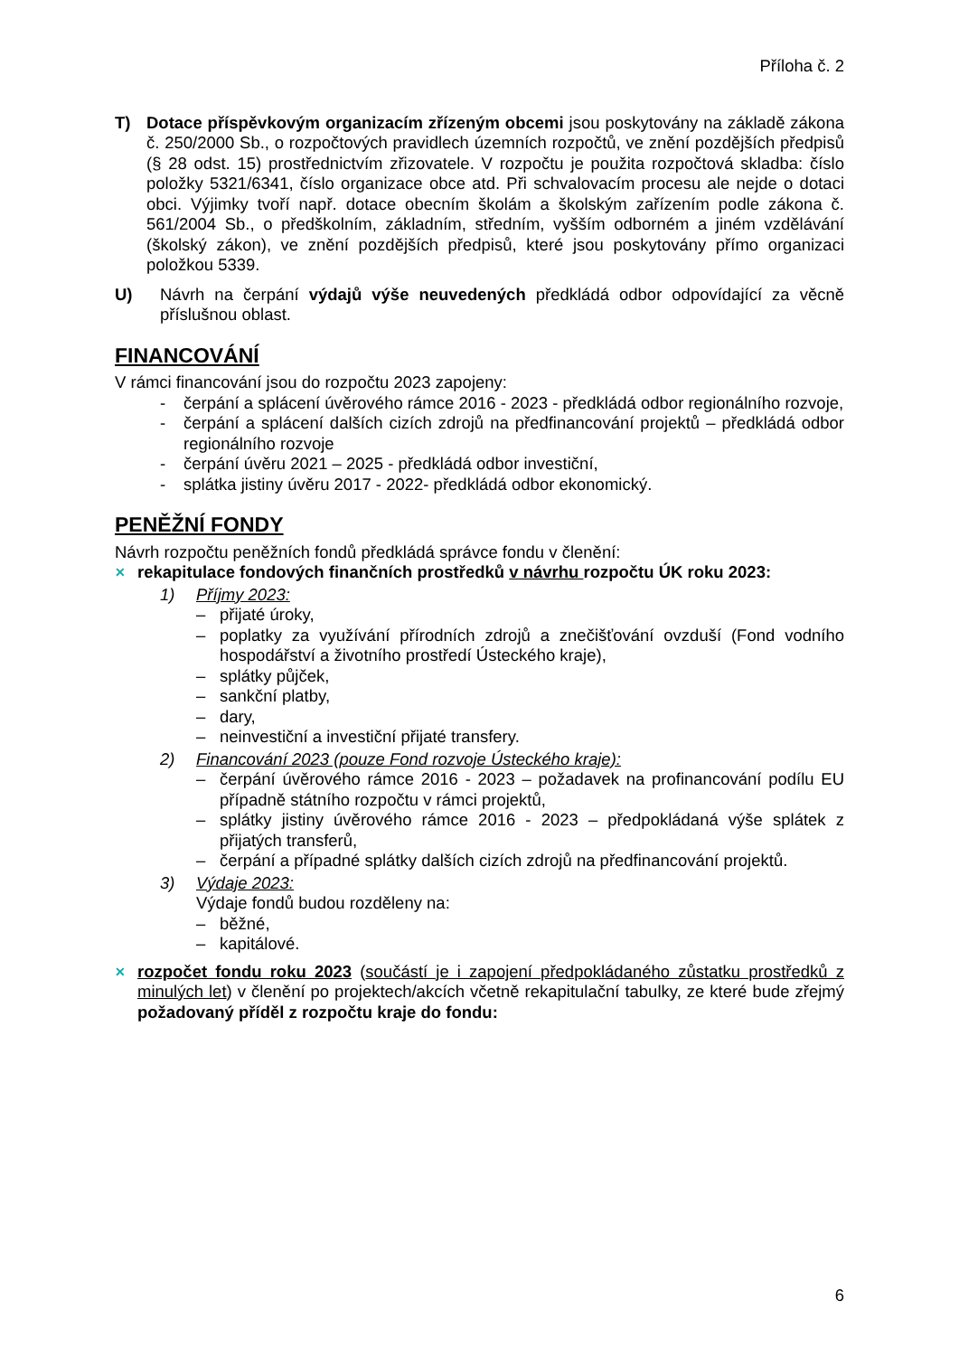Příloha č. 2
T) Dotace příspěvkovým organizacím zřízeným obcemi jsou poskytovány na základě zákona č. 250/2000 Sb., o rozpočtových pravidlech územních rozpočtů, ve znění pozdějších předpisů (§ 28 odst. 15) prostřednictvím zřizovatele. V rozpočtu je použita rozpočtová skladba: číslo položky 5321/6341, číslo organizace obce atd. Při schvalovacím procesu ale nejde o dotaci obci. Výjimky tvoří např. dotace obecním školám a školským zařízením podle zákona č. 561/2004 Sb., o předškolním, základním, středním, vyšším odborném a jiném vzdělávání (školský zákon), ve znění pozdějších předpisů, které jsou poskytovány přímo organizaci položkou 5339.
U) Návrh na čerpání výdajů výše neuvedených předkládá odbor odpovídající za věcně příslušnou oblast.
FINANCOVÁNÍ
V rámci financování jsou do rozpočtu 2023 zapojeny:
- čerpání a splácení úvěrového rámce 2016 - 2023 - předkládá odbor regionálního rozvoje,
- čerpání a splácení dalších cizích zdrojů na předfinancování projektů – předkládá odbor regionálního rozvoje
- čerpání úvěru 2021 – 2025 - předkládá odbor investiční,
- splátka jistiny úvěru 2017 - 2022- předkládá odbor ekonomický.
PENĚŽNÍ FONDY
Návrh rozpočtu peněžních fondů předkládá správce fondu v členění:
✕ rekapitulace fondových finančních prostředků v návrhu rozpočtu ÚK roku 2023:
1) Příjmy 2023:
– přijaté úroky,
– poplatky za využívání přírodních zdrojů a znečišťování ovzduší (Fond vodního hospodářství a životního prostředí Ústeckého kraje),
– splátky půjček,
– sankční platby,
– dary,
– neinvestiční a investiční přijaté transfery.
2) Financování 2023 (pouze Fond rozvoje Ústeckého kraje):
– čerpání úvěrového rámce 2016 - 2023 – požadavek na profinancování podílu EU případně státního rozpočtu v rámci projektů,
– splátky jistiny úvěrového rámce 2016 - 2023 – předpokládaná výše splátek z přijatých transferů,
– čerpání a případné splátky dalších cizích zdrojů na předfinancování projektů.
3) Výdaje 2023:
Výdaje fondů budou rozděleny na:
– běžné,
– kapitálové.
✕ rozpočet fondu roku 2023 (součástí je i zapojení předpokládaného zůstatku prostředků z minulých let) v členění po projektech/akcích včetně rekapitulační tabulky, ze které bude zřejmý požadovaný příděl z rozpočtu kraje do fondu:
6